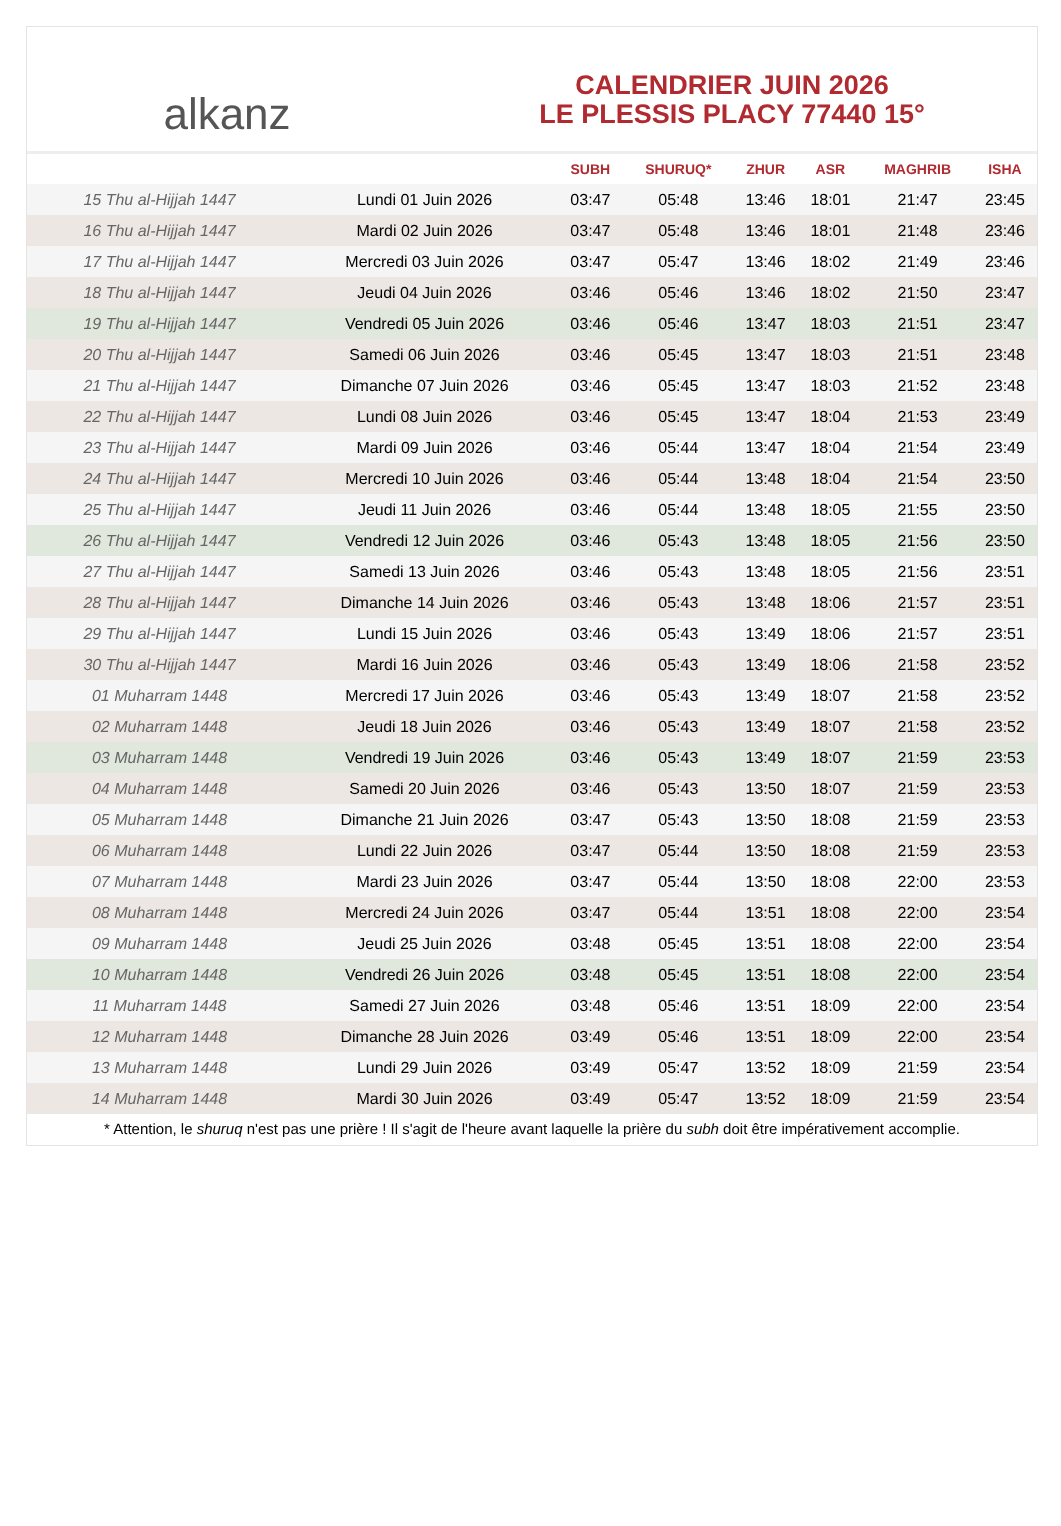alkanz
CALENDRIER JUIN 2026
LE PLESSIS PLACY 77440 15°
| | | SUBH | SHURUQ* | ZHUR | ASR | MAGHRIB | ISHA |
| --- | --- | --- | --- | --- | --- | --- | --- |
| 15 Thu al-Hijjah 1447 | Lundi 01 Juin 2026 | 03:47 | 05:48 | 13:46 | 18:01 | 21:47 | 23:45 |
| 16 Thu al-Hijjah 1447 | Mardi 02 Juin 2026 | 03:47 | 05:48 | 13:46 | 18:01 | 21:48 | 23:46 |
| 17 Thu al-Hijjah 1447 | Mercredi 03 Juin 2026 | 03:47 | 05:47 | 13:46 | 18:02 | 21:49 | 23:46 |
| 18 Thu al-Hijjah 1447 | Jeudi 04 Juin 2026 | 03:46 | 05:46 | 13:46 | 18:02 | 21:50 | 23:47 |
| 19 Thu al-Hijjah 1447 | Vendredi 05 Juin 2026 | 03:46 | 05:46 | 13:47 | 18:03 | 21:51 | 23:47 |
| 20 Thu al-Hijjah 1447 | Samedi 06 Juin 2026 | 03:46 | 05:45 | 13:47 | 18:03 | 21:51 | 23:48 |
| 21 Thu al-Hijjah 1447 | Dimanche 07 Juin 2026 | 03:46 | 05:45 | 13:47 | 18:03 | 21:52 | 23:48 |
| 22 Thu al-Hijjah 1447 | Lundi 08 Juin 2026 | 03:46 | 05:45 | 13:47 | 18:04 | 21:53 | 23:49 |
| 23 Thu al-Hijjah 1447 | Mardi 09 Juin 2026 | 03:46 | 05:44 | 13:47 | 18:04 | 21:54 | 23:49 |
| 24 Thu al-Hijjah 1447 | Mercredi 10 Juin 2026 | 03:46 | 05:44 | 13:48 | 18:04 | 21:54 | 23:50 |
| 25 Thu al-Hijjah 1447 | Jeudi 11 Juin 2026 | 03:46 | 05:44 | 13:48 | 18:05 | 21:55 | 23:50 |
| 26 Thu al-Hijjah 1447 | Vendredi 12 Juin 2026 | 03:46 | 05:43 | 13:48 | 18:05 | 21:56 | 23:50 |
| 27 Thu al-Hijjah 1447 | Samedi 13 Juin 2026 | 03:46 | 05:43 | 13:48 | 18:05 | 21:56 | 23:51 |
| 28 Thu al-Hijjah 1447 | Dimanche 14 Juin 2026 | 03:46 | 05:43 | 13:48 | 18:06 | 21:57 | 23:51 |
| 29 Thu al-Hijjah 1447 | Lundi 15 Juin 2026 | 03:46 | 05:43 | 13:49 | 18:06 | 21:57 | 23:51 |
| 30 Thu al-Hijjah 1447 | Mardi 16 Juin 2026 | 03:46 | 05:43 | 13:49 | 18:06 | 21:58 | 23:52 |
| 01 Muharram 1448 | Mercredi 17 Juin 2026 | 03:46 | 05:43 | 13:49 | 18:07 | 21:58 | 23:52 |
| 02 Muharram 1448 | Jeudi 18 Juin 2026 | 03:46 | 05:43 | 13:49 | 18:07 | 21:58 | 23:52 |
| 03 Muharram 1448 | Vendredi 19 Juin 2026 | 03:46 | 05:43 | 13:49 | 18:07 | 21:59 | 23:53 |
| 04 Muharram 1448 | Samedi 20 Juin 2026 | 03:46 | 05:43 | 13:50 | 18:07 | 21:59 | 23:53 |
| 05 Muharram 1448 | Dimanche 21 Juin 2026 | 03:47 | 05:43 | 13:50 | 18:08 | 21:59 | 23:53 |
| 06 Muharram 1448 | Lundi 22 Juin 2026 | 03:47 | 05:44 | 13:50 | 18:08 | 21:59 | 23:53 |
| 07 Muharram 1448 | Mardi 23 Juin 2026 | 03:47 | 05:44 | 13:50 | 18:08 | 22:00 | 23:53 |
| 08 Muharram 1448 | Mercredi 24 Juin 2026 | 03:47 | 05:44 | 13:51 | 18:08 | 22:00 | 23:54 |
| 09 Muharram 1448 | Jeudi 25 Juin 2026 | 03:48 | 05:45 | 13:51 | 18:08 | 22:00 | 23:54 |
| 10 Muharram 1448 | Vendredi 26 Juin 2026 | 03:48 | 05:45 | 13:51 | 18:08 | 22:00 | 23:54 |
| 11 Muharram 1448 | Samedi 27 Juin 2026 | 03:48 | 05:46 | 13:51 | 18:09 | 22:00 | 23:54 |
| 12 Muharram 1448 | Dimanche 28 Juin 2026 | 03:49 | 05:46 | 13:51 | 18:09 | 22:00 | 23:54 |
| 13 Muharram 1448 | Lundi 29 Juin 2026 | 03:49 | 05:47 | 13:52 | 18:09 | 21:59 | 23:54 |
| 14 Muharram 1448 | Mardi 30 Juin 2026 | 03:49 | 05:47 | 13:52 | 18:09 | 21:59 | 23:54 |
* Attention, le shuruq n'est pas une prière ! Il s'agit de l'heure avant laquelle la prière du subh doit être impérativement accomplie.